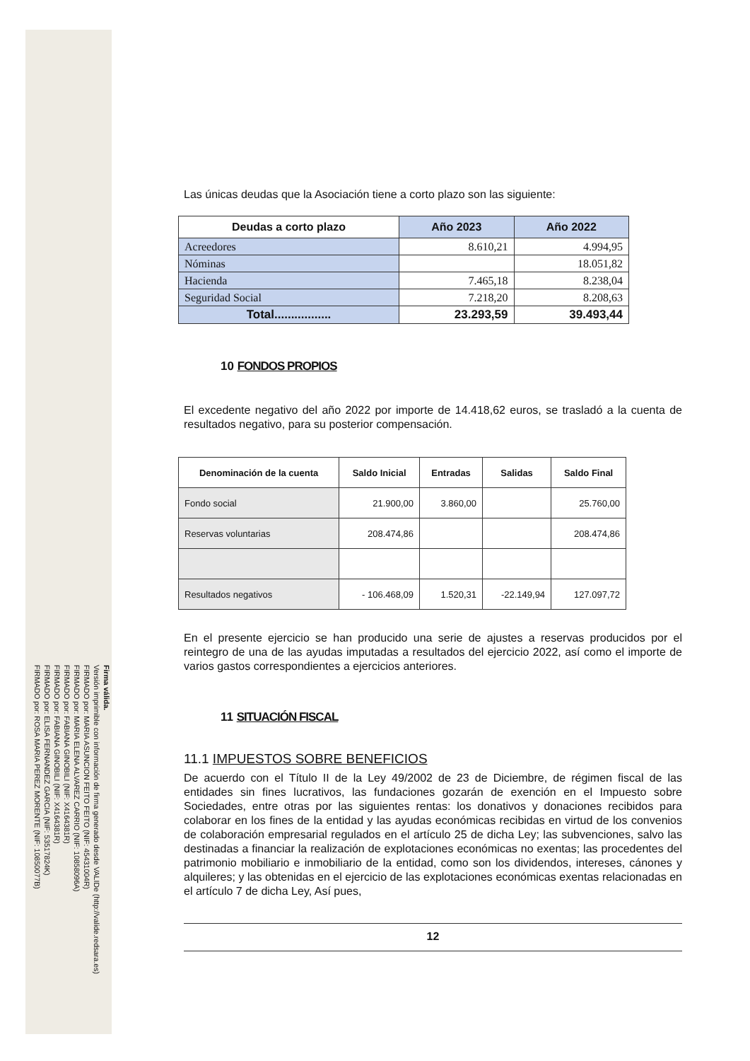FIRMADO por: ROSA MARIA PEREZ MORENTE (NIF: 10850077B)
FIRMADO por: ELISA FERNANDEZ GARCIA (NIF: 53517824K)
FIRMADO por: FABIANA GINOBILI (NIF: X4164381R)
FIRMADO por: FABIANA GINOBILI (NIF: X4164381R)
FIRMADO por: MARIA ELENA ALVAREZ CARRIO (NIF: 10858096A)
FIRMADO por: MARIA ASUNCION FEITO FEITO (NIF: 45431004R)
Versión imprimible con información de firma generado desde VALIDe (http://valide.redsara.es)
Firma válida.
Las únicas deudas que la Asociación tiene a corto plazo son las siguiente:
| Deudas a corto plazo | Año 2023 | Año 2022 |
| --- | --- | --- |
| Acreedores | 8.610,21 | 4.994,95 |
| Nóminas | | 18.051,82 |
| Hacienda | 7.465,18 | 8.238,04 |
| Seguridad Social | 7.218,20 | 8.208,63 |
| Total................. | 23.293,59 | 39.493,44 |
10 FONDOS PROPIOS
El excedente negativo del año 2022 por importe de 14.418,62 euros, se trasladó a la cuenta de resultados negativo, para su posterior compensación.
| Denominación de la cuenta | Saldo Inicial | Entradas | Salidas | Saldo Final |
| --- | --- | --- | --- | --- |
| Fondo social | 21.900,00 | 3.860,00 | | 25.760,00 |
| Reservas voluntarias | 208.474,86 | | | 208.474,86 |
| Resultados negativos | - 106.468,09 | 1.520,31 | -22.149,94 | 127.097,72 |
En el presente ejercicio se han producido una serie de ajustes a reservas producidos por el reintegro de una de las ayudas imputadas a resultados del ejercicio 2022, así como el importe de varios gastos correspondientes a ejercicios anteriores.
11 SITUACIÓN FISCAL
11.1 IMPUESTOS SOBRE BENEFICIOS
De acuerdo con el Título II de la Ley 49/2002 de 23 de Diciembre, de régimen fiscal de las entidades sin fines lucrativos, las fundaciones gozarán de exención en el Impuesto sobre Sociedades, entre otras por las siguientes rentas: los donativos y donaciones recibidos para colaborar en los fines de la entidad y las ayudas económicas recibidas en virtud de los convenios de colaboración empresarial regulados en el artículo 25 de dicha Ley; las subvenciones, salvo las destinadas a financiar la realización de explotaciones económicas no exentas; las procedentes del patrimonio mobiliario e inmobiliario de la entidad, como son los dividendos, intereses, cánones y alquileres; y las obtenidas en el ejercicio de las explotaciones económicas exentas relacionadas en el artículo 7 de dicha Ley, Así pues,
12